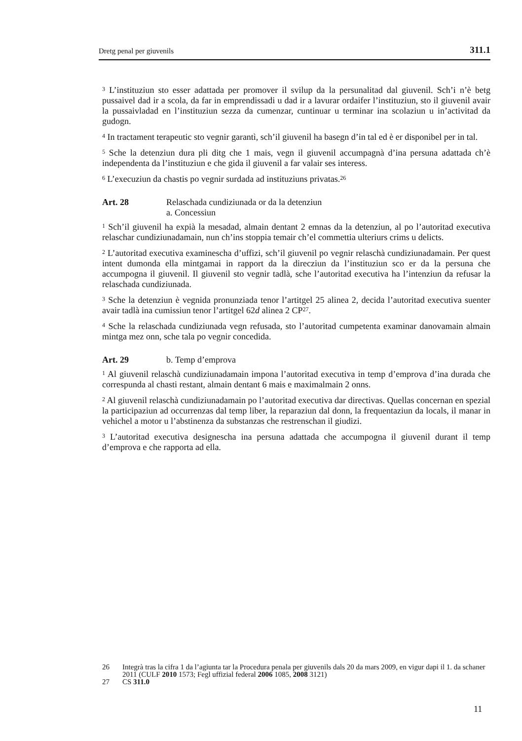Dretg penal per giuvenils 311.1
<sup>3</sup> L’instituziun sto esser adattada per promover il svilup da la persunalitad dal giuvenil. Sch’i n’è betg pussaivel dad ir a scola, da far in emprendissadi u dad ir a lavurar ordaifer l’instituziun, sto il giuvenil avair la pussaivladad en l’instituziun sezza da cumenzar, cuntinuar u terminar ina scolaziun u in’activitad da gudogn.
<sup>4</sup> In tractament terapeutic sto vegnir garantì, sch’il giuvenil ha basegn d’in tal ed è er disponibel per in tal.
<sup>5</sup> Sche la detenziun dura pli ditg che 1 mais, vegn il giuvenil accumpagnà d’ina persuna adattada ch’è independenta da l’instituziun e che gida il giuvenil a far valair ses interess.
<sup>6</sup> L’execuziun da chastis po vegnir surdada ad instituziuns privatas.<sup>26</sup>
Art. 28 Relaschada cundiziunada or da la detenziun
a. Concessiun
<sup>1</sup> Sch’il giuvenil ha expià la mesadad, almain dentant 2 emnas da la detenziun, al po l’autoritad executiva relaschar cundiziunadamain, nun ch’ins stoppia temair ch’el commettia ulteriurs crims u delicts.
<sup>2</sup> L’autoritad executiva examinescha d’uffizi, sch’il giuvenil po vegnir relaschà cundiziunadamain. Per quest intent dumonda ella mintgamai in rapport da la direcziun da l’instituziun sco er da la persuna che accumpogna il giuvenil. Il giuvenil sto vegnir tadlà, sche l’autoritad executiva ha l’intenziun da refusar la relaschada cundiziunada.
<sup>3</sup> Sche la detenziun è vegnida pronunziada tenor l’artitgel 25 alinea 2, decida l’autoritad executiva suenter avair tadlà ina cumissiun tenor l’artitgel 62d alinea 2 CP<sup>27</sup>.
<sup>4</sup> Sche la relaschada cundiziunada vegn refusada, sto l’autoritad cumpetenta examinar danovamain almain mintga mez onn, sche tala po vegnir concedida.
Art. 29 b. Temp d’emprova
<sup>1</sup> Al giuvenil relaschà cundiziunadamain impona l’autoritad executiva in temp d’emprova d’ina durada che correspunda al chasti restant, almain dentant 6 mais e maximalmain 2 onns.
<sup>2</sup> Al giuvenil relaschà cundiziunadamain po l’autoritad executiva dar directivas. Quellas concernan en spezial la participaziun ad occurrenzas dal temp liber, la reparaziun dal donn, la frequentaziun da locals, il manar in vehichel a motor u l’abstinenza da substanzas che restrenschan il giudizi.
<sup>3</sup> L’autoritad executiva designescha ina persuna adattada che accumpogna il giuvenil durant il temp d’emprova e che rapporta ad ella.
26 Integrà tras la cifra 1 da l’agiunta tar la Procedura penala per giuvenils dals 20 da mars 2009, en vigur dapi il 1. da schaner 2011 (CULF 2010 1573; Fegl uffizial federal 2006 1085, 2008 3121)
27 CS 311.0
11